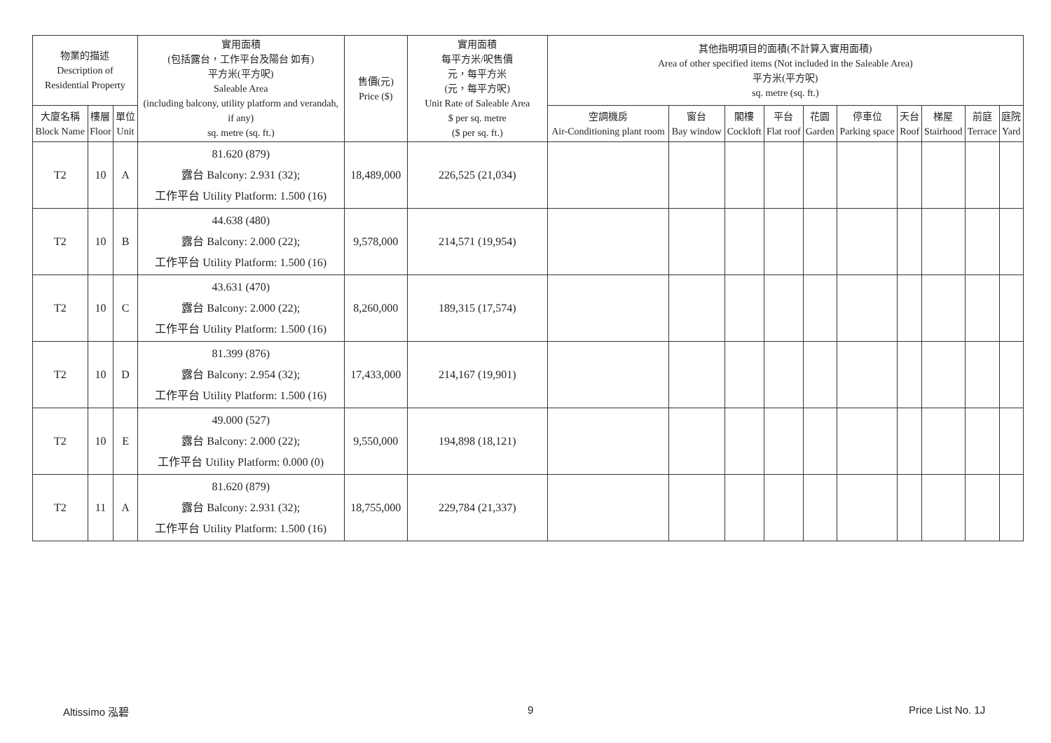| 物業的描述 Description of Residential Property | | | 實用面積 (包括露台，工作平台及陽台 如有) 平方米(平方呎) Saleable Area (including balcony, utility platform and verandah, if any) sq. metre (sq. ft.) | 售價(元) Price ($) | 實用面積 每平方米/呎售價 元，每平方米 (元，每平方呎) Unit Rate of Saleable Area $ per sq. metre ($ per sq. ft.) | 其他指明項目的面積(不計算入實用面積) Area of other specified items (Not included in the Saleable Area) 平方米(平方呎) sq. metre (sq. ft.) | | | | | | | | | |
| --- | --- | --- | --- | --- | --- | --- | --- | --- | --- | --- | --- | --- | --- | --- | --- |
| 大廈名稱 Block Name | 樓層 Floor | 單位 Unit | | | | 空調機房 Air-Conditioning plant room | 窗台 Bay window | 閣樓 Cockloft | 平台 Flat roof | 花園 Garden | 停車位 Parking space | 天台 Roof | 梯屋 Stairhood | 前庭 Terrace | 庭院 Yard |
| T2 | 10 | A | 81.620 (879) 露台 Balcony: 2.931 (32); 工作平台 Utility Platform: 1.500 (16) | 18,489,000 | 226,525 (21,034) | | | | | | | | | | |
| T2 | 10 | B | 44.638 (480) 露台 Balcony: 2.000 (22); 工作平台 Utility Platform: 1.500 (16) | 9,578,000 | 214,571 (19,954) | | | | | | | | | | |
| T2 | 10 | C | 43.631 (470) 露台 Balcony: 2.000 (22); 工作平台 Utility Platform: 1.500 (16) | 8,260,000 | 189,315 (17,574) | | | | | | | | | | |
| T2 | 10 | D | 81.399 (876) 露台 Balcony: 2.954 (32); 工作平台 Utility Platform: 1.500 (16) | 17,433,000 | 214,167 (19,901) | | | | | | | | | | |
| T2 | 10 | E | 49.000 (527) 露台 Balcony: 2.000 (22); 工作平台 Utility Platform: 0.000 (0) | 9,550,000 | 194,898 (18,121) | | | | | | | | | | |
| T2 | 11 | A | 81.620 (879) 露台 Balcony: 2.931 (32); 工作平台 Utility Platform: 1.500 (16) | 18,755,000 | 229,784 (21,337) | | | | | | | | | | |
Altissimo 泓碧 9 Price List No. 1J